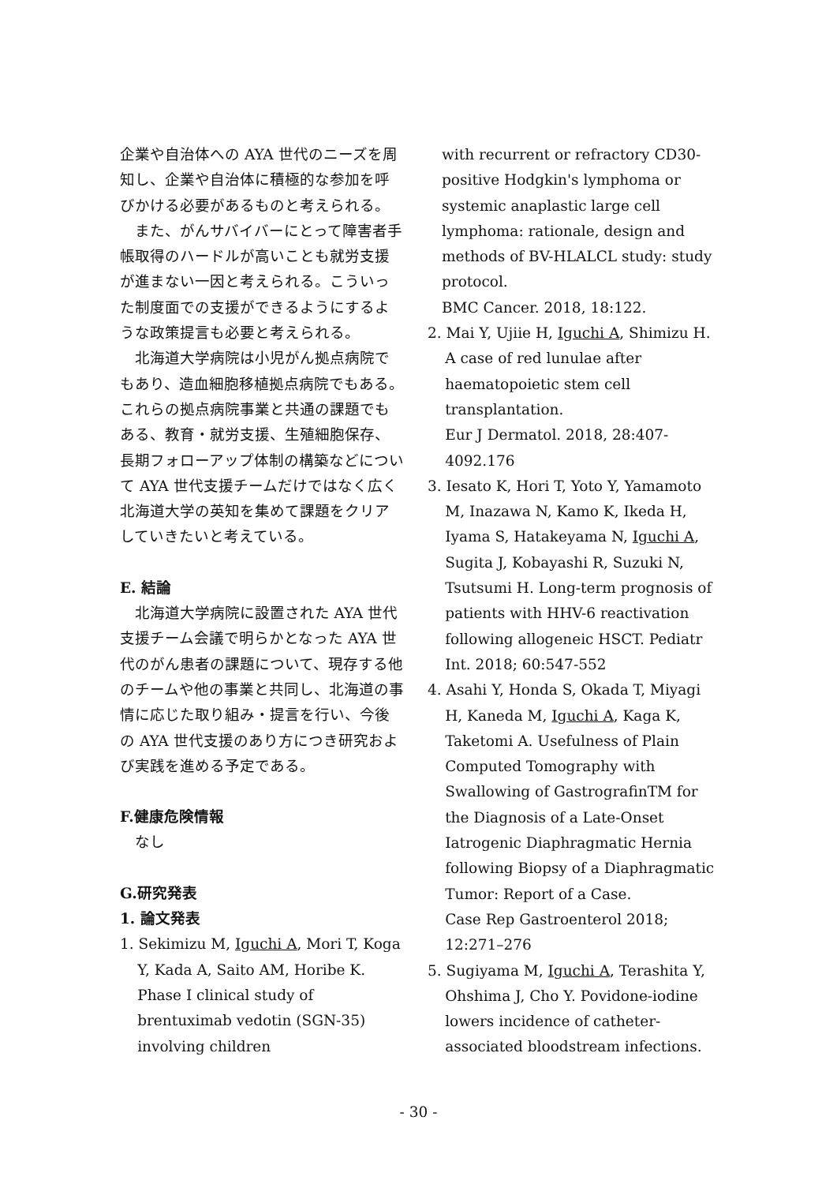企業や自治体への AYA 世代のニーズを周知し、企業や自治体に積極的な参加を呼びかける必要があるものと考えられる。
また、がんサバイバーにとって障害者手帳取得のハードルが高いことも就労支援が進まない一因と考えられる。こういった制度面での支援ができるようにするような政策提言も必要と考えられる。
北海道大学病院は小児がん拠点病院でもあり、造血細胞移植拠点病院でもある。これらの拠点病院事業と共通の課題でもある、教育・就労支援、生殖細胞保存、長期フォローアップ体制の構築などについて AYA 世代支援チームだけではなく広く北海道大学の英知を集めて課題をクリアしていきたいと考えている。
E. 結論
北海道大学病院に設置された AYA 世代支援チーム会議で明らかとなった AYA 世代のがん患者の課題について、現存する他のチームや他の事業と共同し、北海道の事情に応じた取り組み・提言を行い、今後の AYA 世代支援のあり方につき研究および実践を進める予定である。
F.健康危険情報
なし
G.研究発表
1. 論文発表
1. Sekimizu M, Iguchi A, Mori T, Koga Y, Kada A, Saito AM, Horibe K. Phase I clinical study of brentuximab vedotin (SGN-35) involving children
with recurrent or refractory CD30-positive Hodgkin's lymphoma or systemic anaplastic large cell lymphoma: rationale, design and methods of BV-HLALCL study: study protocol.
BMC Cancer. 2018, 18:122.
2. Mai Y, Ujiie H, Iguchi A, Shimizu H. A case of red lunulae after haematopoietic stem cell transplantation.
Eur J Dermatol. 2018, 28:407-4092.176
3. Iesato K, Hori T, Yoto Y, Yamamoto M, Inazawa N, Kamo K, Ikeda H, Iyama S, Hatakeyama N, Iguchi A, Sugita J, Kobayashi R, Suzuki N, Tsutsumi H. Long-term prognosis of patients with HHV-6 reactivation following allogeneic HSCT. Pediatr Int. 2018; 60:547-552
4. Asahi Y, Honda S, Okada T, Miyagi H, Kaneda M, Iguchi A, Kaga K, Taketomi A. Usefulness of Plain Computed Tomography with Swallowing of GastrografinTM for the Diagnosis of a Late-Onset Iatrogenic Diaphragmatic Hernia following Biopsy of a Diaphragmatic Tumor: Report of a Case.
Case Rep Gastroenterol 2018; 12:271–276
5. Sugiyama M, Iguchi A, Terashita Y, Ohshima J, Cho Y. Povidone-iodine lowers incidence of catheter-associated bloodstream infections.
- 30 -